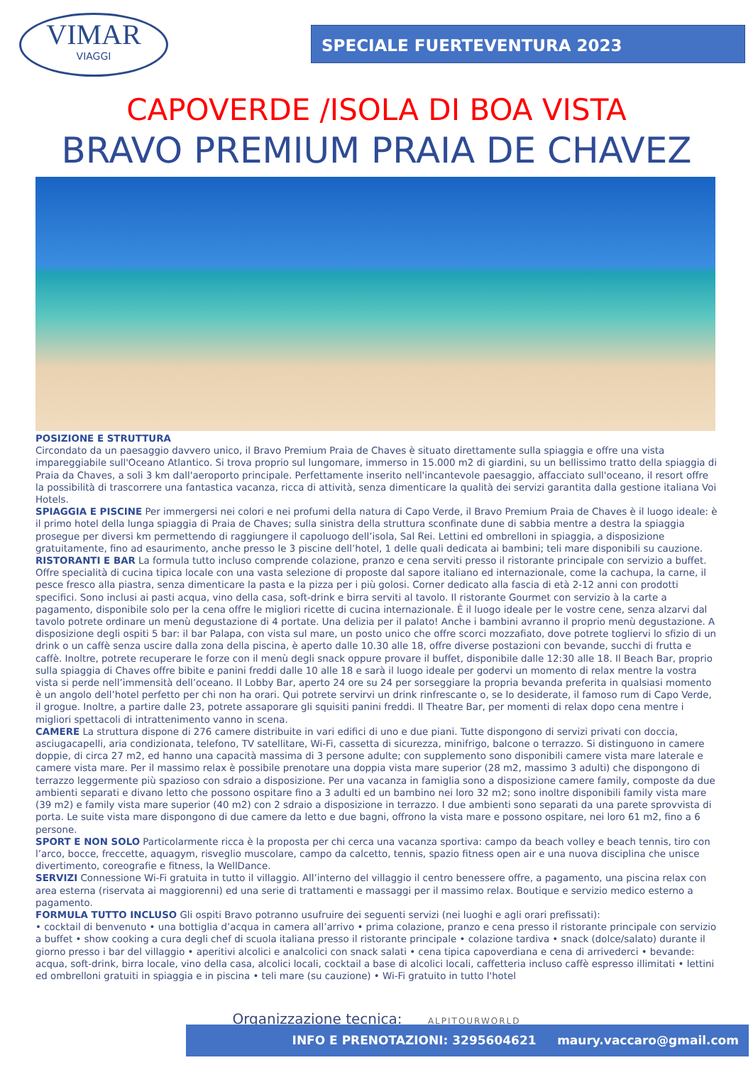VIMAR
VIAGGI
SPECIALE FUERTEVENTURA 2023
CAPOVERDE /ISOLA DI BOA VISTA
BRAVO PREMIUM PRAIA DE CHAVEZ
POSIZIONE E STRUTTURA
Circondato da un paesaggio davvero unico, il Bravo Premium Praia de Chaves è situato direttamente sulla spiaggia e offre una vista impareggiabile sull'Oceano Atlantico. Si trova proprio sul lungomare, immerso in 15.000 m2 di giardini, su un bellissimo tratto della spiaggia di Praia da Chaves, a soli 3 km dall'aeroporto principale. Perfettamente inserito nell'incantevole paesaggio, affacciato sull'oceano, il resort offre la possibilità di trascorrere una fantastica vacanza, ricca di attività, senza dimenticare la qualità dei servizi garantita dalla gestione italiana Voi Hotels.
SPIAGGIA E PISCINE Per immergersi nei colori e nei profumi della natura di Capo Verde, il Bravo Premium Praia de Chaves è il luogo ideale: è il primo hotel della lunga spiaggia di Praia de Chaves; sulla sinistra della struttura sconfinate dune di sabbia mentre a destra la spiaggia prosegue per diversi km permettendo di raggiungere il capoluogo dell’isola, Sal Rei. Lettini ed ombrelloni in spiaggia, a disposizione gratuitamente, fino ad esaurimento, anche presso le 3 piscine dell’hotel, 1 delle quali dedicata ai bambini; teli mare disponibili su cauzione.
RISTORANTI E BAR La formula tutto incluso comprende colazione, pranzo e cena serviti presso il ristorante principale con servizio a buffet. Offre specialità di cucina tipica locale con una vasta selezione di proposte dal sapore italiano ed internazionale, come la cachupa, la carne, il pesce fresco alla piastra, senza dimenticare la pasta e la pizza per i più golosi. Corner dedicato alla fascia di età 2-12 anni con prodotti specifici. Sono inclusi ai pasti acqua, vino della casa, soft-drink e birra serviti al tavolo. Il ristorante Gourmet con servizio à la carte a pagamento, disponibile solo per la cena offre le migliori ricette di cucina internazionale. È il luogo ideale per le vostre cene, senza alzarvi dal tavolo potrete ordinare un menù degustazione di 4 portate. Una delizia per il palato! Anche i bambini avranno il proprio menù degustazione. A disposizione degli ospiti 5 bar: il bar Palapa, con vista sul mare, un posto unico che offre scorci mozzafiato, dove potrete togliervi lo sfizio di un drink o un caffè senza uscire dalla zona della piscina, è aperto dalle 10.30 alle 18, offre diverse postazioni con bevande, succhi di frutta e caffè. Inoltre, potrete recuperare le forze con il menù degli snack oppure provare il buffet, disponibile dalle 12:30 alle 18. Il Beach Bar, proprio sulla spiaggia di Chaves offre bibite e panini freddi dalle 10 alle 18 e sarà il luogo ideale per godervi un momento di relax mentre la vostra vista si perde nell’immensità dell’oceano. Il Lobby Bar, aperto 24 ore su 24 per sorseggiare la propria bevanda preferita in qualsiasi momento è un angolo dell’hotel perfetto per chi non ha orari. Qui potrete servirvi un drink rinfrescante o, se lo desiderate, il famoso rum di Capo Verde, il grogue. Inoltre, a partire dalle 23, potrete assaporare gli squisiti panini freddi. Il Theatre Bar, per momenti di relax dopo cena mentre i migliori spettacoli di intrattenimento vanno in scena.
CAMERE La struttura dispone di 276 camere distribuite in vari edifici di uno e due piani. Tutte dispongono di servizi privati con doccia, asciugacapelli, aria condizionata, telefono, TV satellitare, Wi-Fi, cassetta di sicurezza, minifrigo, balcone o terrazzo. Si distinguono in camere doppie, di circa 27 m2, ed hanno una capacità massima di 3 persone adulte; con supplemento sono disponibili camere vista mare laterale e camere vista mare. Per il massimo relax è possibile prenotare una doppia vista mare superior (28 m2, massimo 3 adulti) che dispongono di terrazzo leggermente più spazioso con sdraio a disposizione. Per una vacanza in famiglia sono a disposizione camere family, composte da due ambienti separati e divano letto che possono ospitare fino a 3 adulti ed un bambino nei loro 32 m2; sono inoltre disponibili family vista mare (39 m2) e family vista mare superior (40 m2) con 2 sdraio a disposizione in terrazzo. I due ambienti sono separati da una parete sprovvista di porta. Le suite vista mare dispongono di due camere da letto e due bagni, offrono la vista mare e possono ospitare, nei loro 61 m2, fino a 6 persone.
SPORT E NON SOLO Particolarmente ricca è la proposta per chi cerca una vacanza sportiva: campo da beach volley e beach tennis, tiro con l’arco, bocce, freccette, aquagym, risveglio muscolare, campo da calcetto, tennis, spazio fitness open air e una nuova disciplina che unisce divertimento, coreografie e fitness, la WellDance.
SERVIZI Connessione Wi-Fi gratuita in tutto il villaggio. All’interno del villaggio il centro benessere offre, a pagamento, una piscina relax con area esterna (riservata ai maggiorenni) ed una serie di trattamenti e massaggi per il massimo relax. Boutique e servizio medico esterno a pagamento.
FORMULA TUTTO INCLUSO Gli ospiti Bravo potranno usufruire dei seguenti servizi (nei luoghi e agli orari prefissati):
• cocktail di benvenuto • una bottiglia d’acqua in camera all’arrivo • prima colazione, pranzo e cena presso il ristorante principale con servizio a buffet • show cooking a cura degli chef di scuola italiana presso il ristorante principale • colazione tardiva • snack (dolce/salato) durante il giorno presso i bar del villaggio • aperitivi alcolici e analcolici con snack salati • cena tipica capoverdiana e cena di arrivederci • bevande: acqua, soft-drink, birra locale, vino della casa, alcolici locali, cocktail a base di alcolici locali, caffetteria incluso caffè espresso illimitati • lettini ed ombrelloni gratuiti in spiaggia e in piscina • teli mare (su cauzione) • Wi-Fi gratuito in tutto l'hotel
Organizzazione tecnica: ALPITOURWORLD
INFO E PRENOTAZIONI: 3295604621 maury.vaccaro@gmail.com